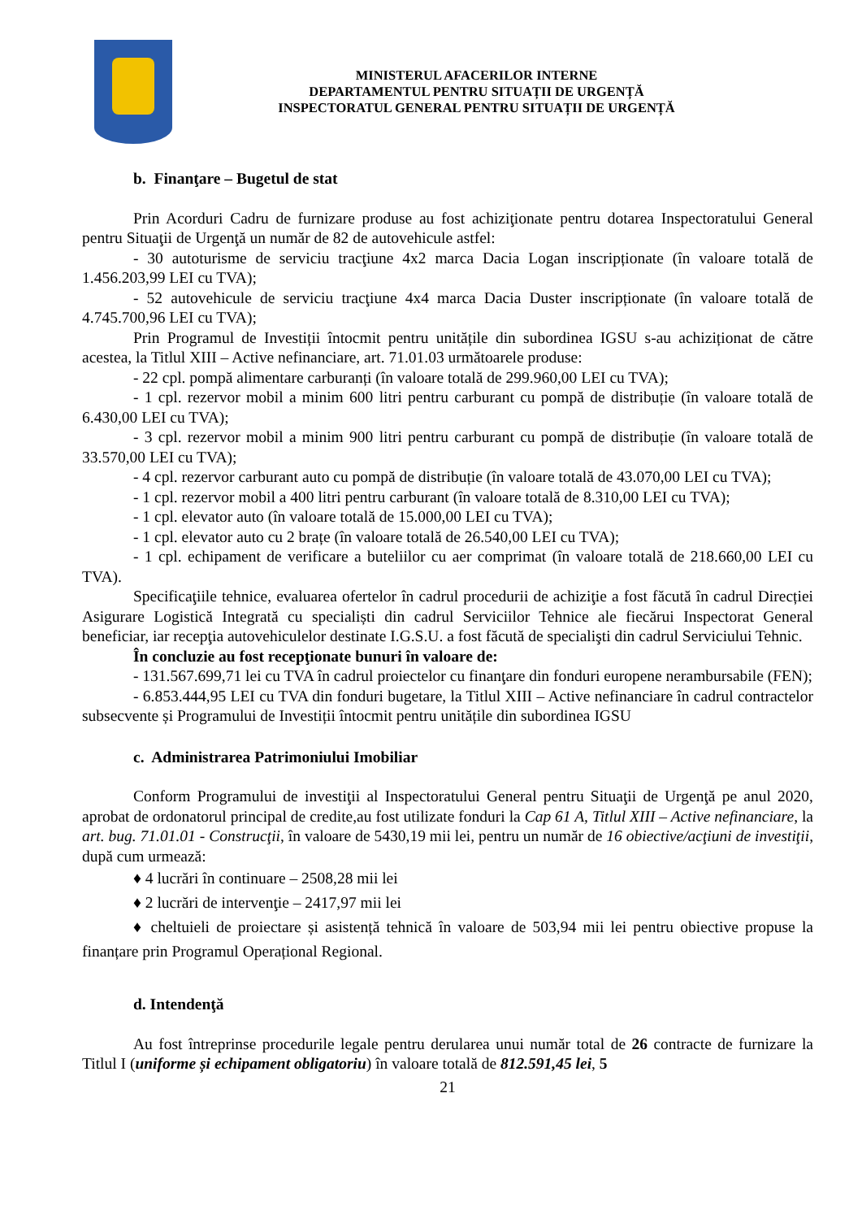MINISTERUL AFACERILOR INTERNE
DEPARTAMENTUL PENTRU SITUAȚII DE URGENȚĂ
INSPECTORATUL GENERAL PENTRU SITUAȚII DE URGENȚĂ
b. Finanţare – Bugetul de stat
Prin Acorduri Cadru de furnizare produse au fost achiziţionate pentru dotarea Inspectoratului General pentru Situaţii de Urgenţă un număr de 82 de autovehicule astfel:
- 30 autoturisme de serviciu tracţiune 4x2 marca Dacia Logan inscripționate (în valoare totală de 1.456.203,99 LEI cu TVA);
- 52 autovehicule de serviciu tracţiune 4x4 marca Dacia Duster inscripționate (în valoare totală de 4.745.700,96 LEI cu TVA);
Prin Programul de Investiții întocmit pentru unitățile din subordinea IGSU s-au achiziționat de către acestea, la Titlul XIII – Active nefinanciare, art. 71.01.03 următoarele produse:
- 22 cpl. pompă alimentare carburanți (în valoare totală de 299.960,00 LEI cu TVA);
- 1 cpl. rezervor mobil a minim 600 litri pentru carburant cu pompă de distribuție (în valoare totală de 6.430,00 LEI cu TVA);
- 3 cpl. rezervor mobil a minim 900 litri pentru carburant cu pompă de distribuție (în valoare totală de 33.570,00 LEI cu TVA);
- 4 cpl. rezervor carburant auto cu pompă de distribuție (în valoare totală de 43.070,00 LEI cu TVA);
- 1 cpl. rezervor mobil a 400 litri pentru carburant (în valoare totală de 8.310,00 LEI cu TVA);
- 1 cpl. elevator auto (în valoare totală de 15.000,00 LEI cu TVA);
- 1 cpl. elevator auto cu 2 brațe (în valoare totală de 26.540,00 LEI cu TVA);
- 1 cpl. echipament de verificare a buteliilor cu aer comprimat (în valoare totală de 218.660,00 LEI cu TVA).
Specificaţiile tehnice, evaluarea ofertelor în cadrul procedurii de achiziţie a fost făcută în cadrul Direcției Asigurare Logistică Integrată cu specialiști din cadrul Serviciilor Tehnice ale fiecărui Inspectorat General beneficiar, iar recepţia autovehiculelor destinate I.G.S.U. a fost făcută de specialişti din cadrul Serviciului Tehnic.
În concluzie au fost recepţionate bunuri în valoare de:
- 131.567.699,71 lei cu TVA în cadrul proiectelor cu finanţare din fonduri europene nerambursabile (FEN);
- 6.853.444,95 LEI cu TVA din fonduri bugetare, la Titlul XIII – Active nefinanciare în cadrul contractelor subsecvente și Programului de Investiții întocmit pentru unitățile din subordinea IGSU
c. Administrarea Patrimoniului Imobiliar
Conform Programului de investiţii al Inspectoratului General pentru Situaţii de Urgenţă pe anul 2020, aprobat de ordonatorul principal de credite,au fost utilizate fonduri la Cap 61 A, Titlul XIII – Active nefinanciare, la art. bug. 71.01.01 - Construcţii, în valoare de 5430,19 mii lei, pentru un număr de 16 obiective/acţiuni de investiţii, după cum urmează:
♦ 4 lucrări în continuare – 2508,28 mii lei
♦ 2 lucrări de intervenţie – 2417,97 mii lei
♦ cheltuieli de proiectare și asistență tehnică în valoare de 503,94 mii lei pentru obiective propuse la finanțare prin Programul Operațional Regional.
d. Intendenţă
Au fost întreprinse procedurile legale pentru derularea unui număr total de 26 contracte de furnizare la Titlul I (uniforme și echipament obligatoriu) în valoare totală de 812.591,45 lei, 5
21